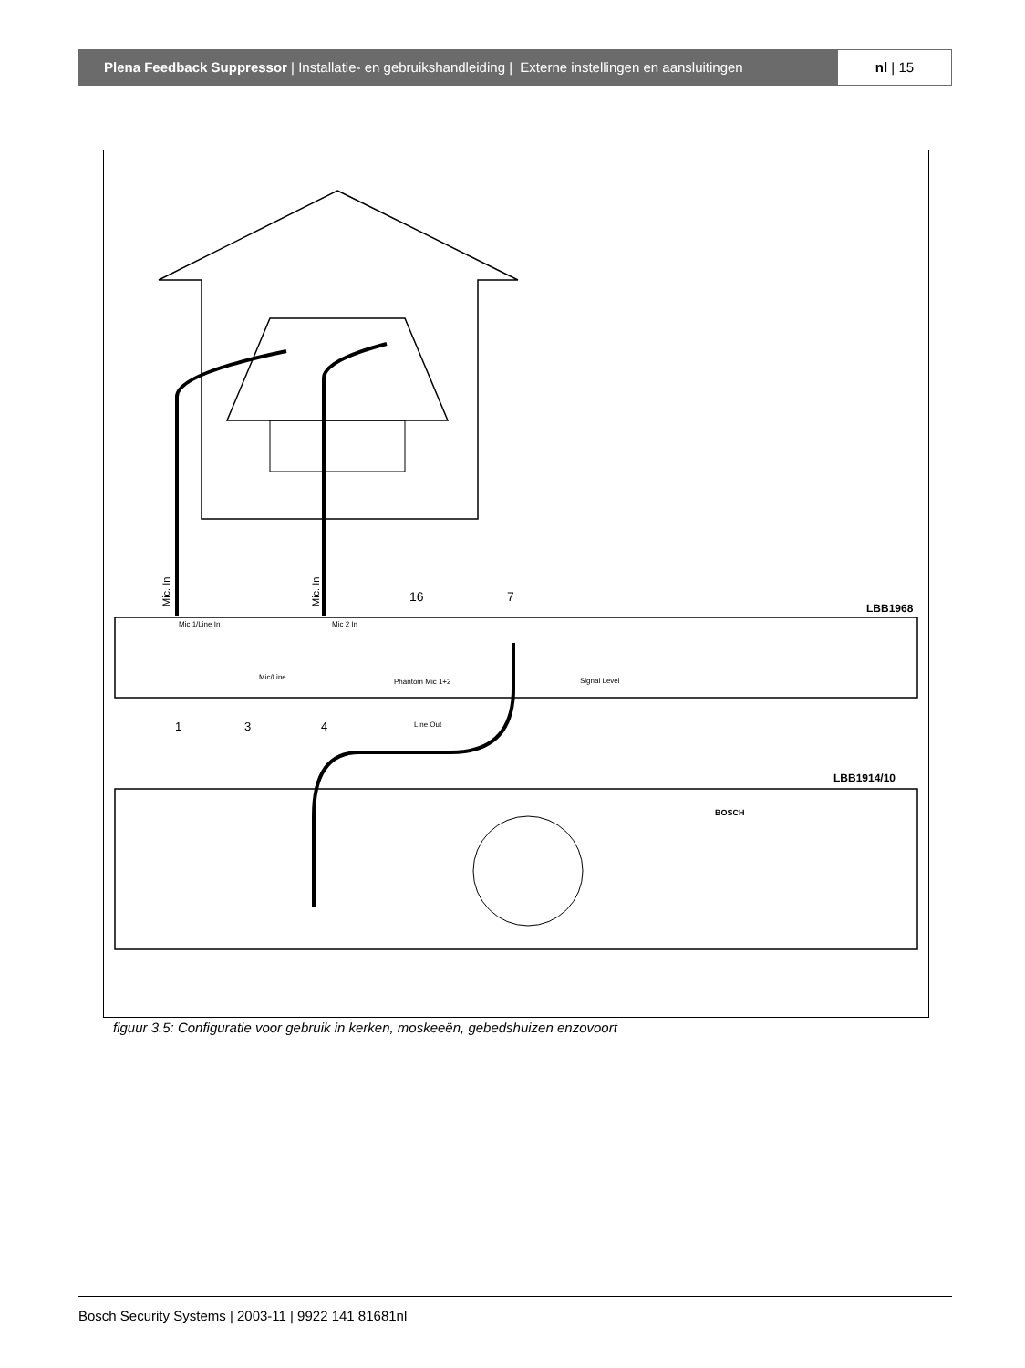Plena Feedback Suppressor | Installatie- en gebruikshandleiding | Externe instellingen en aansluitingen
nl | 15
Mic. In
Mic. In
16
7
LBB1968
Mic 1/Line In
Mic 2 In
Mic/Line
Phantom Mic 1+2
Signal Level
Line Out
1
3
4
LBB1914/10
BOSCH
figuur 3.5: Configuratie voor gebruik in kerken, moskeeën, gebedshuizen enzovoort
Bosch Security Systems | 2003-11 | 9922 141 81681nl